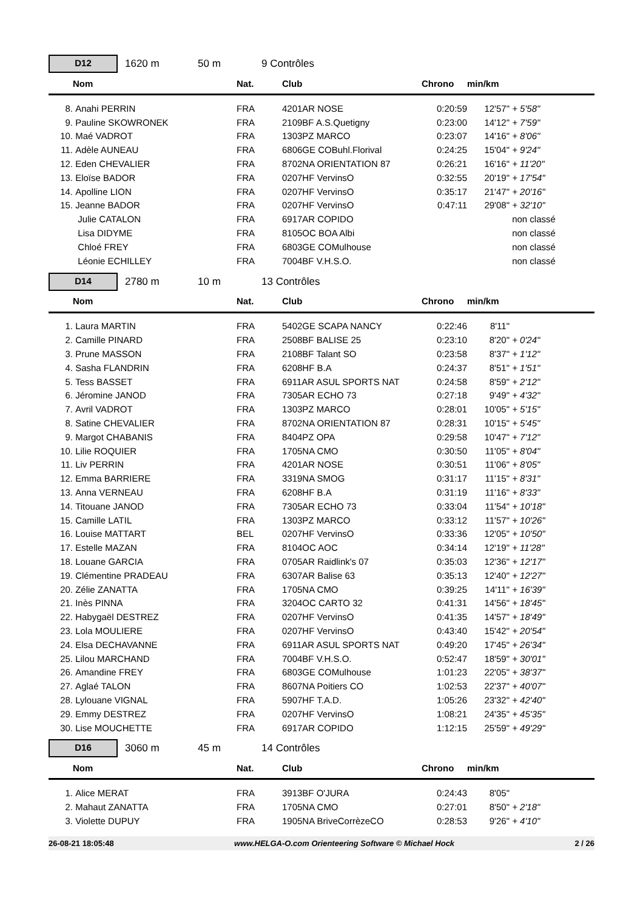D12
1620 m 50 m 9 Contrôles
| | Nom | Nat. | Club | Chrono | min/km | | |
| --- | --- | --- | --- | --- | --- | --- | --- |
| 8. | Anahi PERRIN | FRA | 4201AR NOSE | 0:20:59 | 12'57" | + 5'58" | |
| 9. | Pauline SKOWRONEK | FRA | 2109BF A.S.Quetigny | 0:23:00 | 14'12" | + 7'59" | |
| 10. | Maé VADROT | FRA | 1303PZ MARCO | 0:23:07 | 14'16" | + 8'06" | |
| 11. | Adèle AUNEAU | FRA | 6806GE COBuhl.Florival | 0:24:25 | 15'04" | + 9'24" | |
| 12. | Eden CHEVALIER | FRA | 8702NA ORIENTATION 87 | 0:26:21 | 16'16" | + 11'20" | |
| 13. | Eloïse BADOR | FRA | 0207HF VervinsO | 0:32:55 | 20'19" | + 17'54" | |
| 14. | Apolline LION | FRA | 0207HF VervinsO | 0:35:17 | 21'47" | + 20'16" | |
| 15. | Jeanne BADOR | FRA | 0207HF VervinsO | 0:47:11 | 29'08" | + 32'10" | |
| | Julie CATALON | FRA | 6917AR COPIDO | | | non classé | |
| | Lisa DIDYME | FRA | 8105OC BOA Albi | | | non classé | |
| | Chloé FREY | FRA | 6803GE COMulhouse | | | non classé | |
| | Léonie ECHILLEY | FRA | 7004BF V.H.S.O. | | | non classé | |
D14
2780 m 10 m 13 Contrôles
| | Nom | Nat. | Club | Chrono | min/km | | |
| --- | --- | --- | --- | --- | --- | --- | --- |
| 1. | Laura MARTIN | FRA | 5402GE SCAPA NANCY | 0:22:46 | 8'11" | | |
| 2. | Camille PINARD | FRA | 2508BF BALISE 25 | 0:23:10 | 8'20" | + 0'24" | |
| 3. | Prune MASSON | FRA | 2108BF Talant SO | 0:23:58 | 8'37" | + 1'12" | |
| 4. | Sasha FLANDRIN | FRA | 6208HF B.A | 0:24:37 | 8'51" | + 1'51" | |
| 5. | Tess BASSET | FRA | 6911AR ASUL SPORTS NAT | 0:24:58 | 8'59" | + 2'12" | |
| 6. | Jéromine JANOD | FRA | 7305AR ECHO 73 | 0:27:18 | 9'49" | + 4'32" | |
| 7. | Avril VADROT | FRA | 1303PZ MARCO | 0:28:01 | 10'05" | + 5'15" | |
| 8. | Satine CHEVALIER | FRA | 8702NA ORIENTATION 87 | 0:28:31 | 10'15" | + 5'45" | |
| 9. | Margot CHABANIS | FRA | 8404PZ OPA | 0:29:58 | 10'47" | + 7'12" | |
| 10. | Lilie ROQUIER | FRA | 1705NA CMO | 0:30:50 | 11'05" | + 8'04" | |
| 11. | Liv PERRIN | FRA | 4201AR NOSE | 0:30:51 | 11'06" | + 8'05" | |
| 12. | Emma BARRIERE | FRA | 3319NA SMOG | 0:31:17 | 11'15" | + 8'31" | |
| 13. | Anna VERNEAU | FRA | 6208HF B.A | 0:31:19 | 11'16" | + 8'33" | |
| 14. | Titouane JANOD | FRA | 7305AR ECHO 73 | 0:33:04 | 11'54" | + 10'18" | |
| 15. | Camille LATIL | FRA | 1303PZ MARCO | 0:33:12 | 11'57" | + 10'26" | |
| 16. | Louise MATTART | BEL | 0207HF VervinsO | 0:33:36 | 12'05" | + 10'50" | |
| 17. | Estelle MAZAN | FRA | 8104OC AOC | 0:34:14 | 12'19" | + 11'28" | |
| 18. | Louane GARCIA | FRA | 0705AR Raidlink's 07 | 0:35:03 | 12'36" | + 12'17" | |
| 19. | Clémentine PRADEAU | FRA | 6307AR Balise 63 | 0:35:13 | 12'40" | + 12'27" | |
| 20. | Zélie ZANATTA | FRA | 1705NA CMO | 0:39:25 | 14'11" | + 16'39" | |
| 21. | Inès PINNA | FRA | 3204OC CARTO 32 | 0:41:31 | 14'56" | + 18'45" | |
| 22. | Habygaël DESTREZ | FRA | 0207HF VervinsO | 0:41:35 | 14'57" | + 18'49" | |
| 23. | Lola MOULIERE | FRA | 0207HF VervinsO | 0:43:40 | 15'42" | + 20'54" | |
| 24. | Elsa DECHAVANNE | FRA | 6911AR ASUL SPORTS NAT | 0:49:20 | 17'45" | + 26'34" | |
| 25. | Lilou MARCHAND | FRA | 7004BF V.H.S.O. | 0:52:47 | 18'59" | + 30'01" | |
| 26. | Amandine FREY | FRA | 6803GE COMulhouse | 1:01:23 | 22'05" | + 38'37" | |
| 27. | Aglaé TALON | FRA | 8607NA Poitiers CO | 1:02:53 | 22'37" | + 40'07" | |
| 28. | Lylouane VIGNAL | FRA | 5907HF T.A.D. | 1:05:26 | 23'32" | + 42'40" | |
| 29. | Emmy DESTREZ | FRA | 0207HF VervinsO | 1:08:21 | 24'35" | + 45'35" | |
| 30. | Lise MOUCHETTE | FRA | 6917AR COPIDO | 1:12:15 | 25'59" | + 49'29" | |
D16
3060 m 45 m 14 Contrôles
| | Nom | Nat. | Club | Chrono | min/km | | |
| --- | --- | --- | --- | --- | --- | --- | --- |
| 1. | Alice MERAT | FRA | 3913BF O'JURA | 0:24:43 | 8'05" | | |
| 2. | Mahaut ZANATTA | FRA | 1705NA CMO | 0:27:01 | 8'50" | + 2'18" | |
| 3. | Violette DUPUY | FRA | 1905NA BriveCorrèzeCO | 0:28:53 | 9'26" | + 4'10" | |
26-08-21 18:05:48 www.HELGA-O.com Orienteering Software © Michael Hock 2 / 26